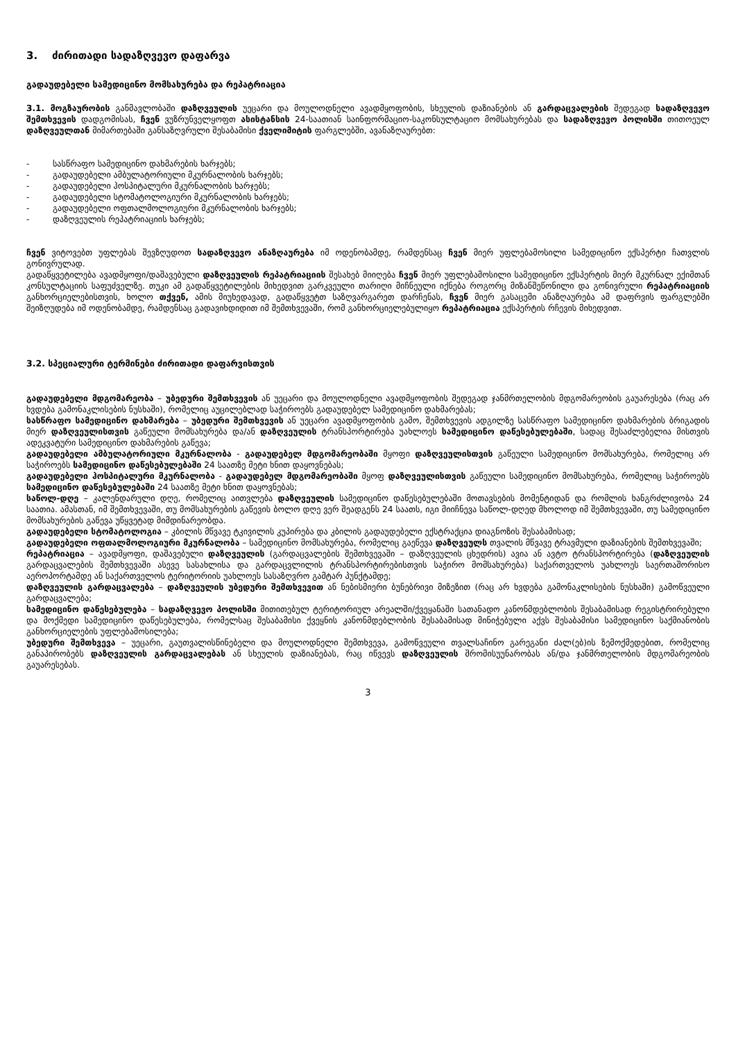3. ძირითადი სადაზღვევო დაფარვა
გადაუდებელი სამედიცინო მომსახურება და რეპატრიაცია
3.1. მოგზაურობის განმავლობაში დაზღვეულის უეცარი და მოულოდნელი ავადმყოფობის, სხეულის დაზიანების ან გარდაცვალების შედეგად სადაზღვევო შემთხვევის დადგომისას, ჩვენ ვუზრუნველყოფთ ასისტანსის 24-საათიან საინფორმაციო-საკონსულტაციო მომსახურებას და სადაზღვევო პოლისში თითოეულ დაზღვეულთან მიმართებაში განსაზღვრული შესაბამისი ქველიმიტის ფარგლებში, ავანაზღაურებთ:
- სასწრაფო სამედიცინო დახმარების ხარჯებს;
- გადაუდებელი ამბულატორიული მკურნალობის ხარჯებს;
- გადაუდებელი ჰოსპიტალური მკურნალობის ხარჯებს;
- გადაუდებელი სტომატოლოგიური მკურნალობის ხარჯებს;
- გადაუდებელი ოფთალმოლოგიური მკურნალობის ხარჯებს;
- დაზღვეულის რეპატრიაციის ხარჯებს;
ჩვენ ვიტოვებთ უფლებას შევზღუდოთ სადაზღვევო ანაზღაურება იმ ოდენობამდე, რამდენსაც ჩვენ მიერ უფლებამოსილი სამედიცინო ექსპერტი ჩათვლის გონივრულად.
გადაწყვეტილება ავადმყოფი/დაშავებული დაზღვეულის რეპატრიაციის შესახებ მიიღება ჩვენ მიერ უფლებამოსილი სამედიცინო ექსპერტის მიერ მკურნალ ექიმთან კონსულტაციის საფუძველზე. თუკი ამ გადაწყვეტილების მიხედვით გარკვეული თარიღი მიჩნეული იქნება როგორც მიზანშეწონილი და გონივრული რეპატრიაციის განხორციელებისთვის, ხოლო თქვენ, ამის მიუხედავად, გადაწყვეტთ საზღვარგარეთ დარჩენას, ჩვენ მიერ გასაცემი ანაზღაურება ამ დაფრვის ფარგლებში შეიზღუდება იმ ოდენობამდე, რამდენსაც გადავიხდიდით იმ შემთხვევაში, რომ განხორციელებულიყო რეპატრიაცია ექსპერტის რჩევის მიხედვით.
3.2. სპეციალური ტერმინები ძირითადი დაფარვისთვის
გადაუდებელი მდგომარეობა – უბედური შემთხვევის ან უეცარი და მოულოდნელი ავადმყოფობის შედეგად ჯანმრთელობის მდგომარეობის გაუარესება (რაც არ ხვდება გამონაკლისების ნუსხაში), რომელიც აუცილებლად საჭიროებს გადაუდებელ სამედიცინო დახმარებას;
სასწრაფო სამედიცინო დახმარება – უბედური შემთხვევის ან უეცარი ავადმყოფობის გამო, შემთხვევის ადგილზე სასწრაფო სამედიცინო დახმარების ბრიგადის მიერ დაზღვეულისთვის გაწეული მომსახურება და/ან დაზღვეულის ტრანსპორტირება უახლოეს სამედიცინო დაწესებულებაში, სადაც შესაძლებელია მისთვის ადეკვატური სამედიცინო დახმარების გაწევა;
გადაუდებელი ამბულატორიული მკურნალობა - გადაუდებელ მდგომარეობაში მყოფი დაზღვეულისთვის გაწეული სამედიცინო მომსახურება, რომელიც არ საჭიროებს სამედიცინო დაწესებულებაში 24 საათზე მეტი ხნით დაყოვნებას;
გადაუდებელი ჰოსპიტალური მკურნალობა - გადაუდებელ მდგომარეობაში მყოფ დაზღვეულისთვის გაწეული სამედიცინო მომსახურება, რომელიც საჭიროებს სამედიცინო დაწესებულებაში 24 საათზე მეტი ხნით დაყოვნებას;
საწოლ-დღე – კალენდარული დღე, რომელიც აითვლება დაზღვეულის სამედიცინო დაწესებულებაში მოთავსების მომენტიდან და რომლის ხანგრძლივობა 24 საათია. ამასთან, იმ შემთხვევაში, თუ მომსახურების გაწევის ბოლო დღე ვერ შეადგენს 24 საათს, იგი მიიჩნევა საწოლ-დღედ მხოლოდ იმ შემთხვევაში, თუ სამედიცინო მომსახურების გაწევა უწყვეტად მიმდინარეობდა.
გადაუდებელი სტომატოლოგია – კბილის მწვავე ტკივილის კუპირება და კბილის გადაუდებელი ექსტრაქცია დიაგნოზის შესაბამისად;
გადაუდებელი ოფთალმოლოგიური მკურნალობა – სამედიცინო მომსახურება, რომელიც გაეწევა დაზღვეულს თვალის მწვავე ტრავმული დაზიანების შემთხვევაში;
რეპატრიაცია – ავადმყოფი, დაშავებული დაზღვეულის (გარდაცვალების შემთხვევაში – დაზღვეულის ცხედრის) ავია ან ავტო ტრანსპორტირება (დაზღვეულის გარდაცვალების შემთხვევაში ასევე სასახლისა და გარდაცვლილის ტრანსპორტირებისთვის საჭირო მომსახურება) საქართველოს უახლოეს საერთაშორისო აეროპორტამდე ან საქართველოს ტერიტორიის უახლოეს სასაზღვრო გამტარ პუნქტამდე;
დაზღვეულის გარდაცვალება – დაზღვეულის უბედური შემთხვევით ან ნებისმიერი ბუნებრივი მიზეზით (რაც არ ხვდება გამონაკლისების ნუსხაში) გამოწვეული გარდაცვალება;
სამედიცინო დაწესებულება – სადაზღვევო პოლისში მითითებულ ტერიტორიულ არეალში/ქვეყანაში სათანადო კანონმდებლობის შესაბამისად რეგისტრირებული და მოქმედი სამედიცინო დაწესებულება, რომელსაც შესაბამისი ქვეყნის კანონმდებლობის შესაბამისად მინიჭებული აქვს შესაბამისი სამედიცინო საქმიანობის განხორციელების უფლებამოსილება;
უბედური შემთხვევა – უეცარი, გაუთვალისწინებელი და მოულოდნელი შემთხვევა, გამოწვეული თვალსაჩინო გარეგანი ძალ(ებ)ის ზემოქმედებით, რომელიც განაპირობებს დაზღვეულის გარდაცვალებას ან სხეულის დაზიანებას, რაც იწვევს დაზღვეულის შრომისუუნარობას ან/და ჯანმრთელობის მდგომარეობის გაუარესებას.
3